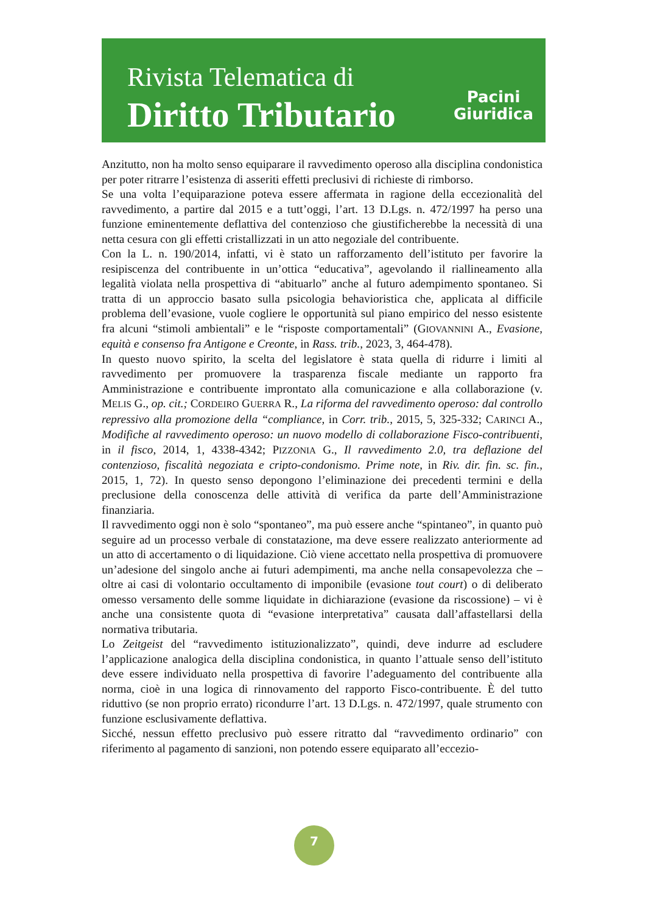Rivista Telematica di
Diritto Tributario
Pacini
Giuridica
Anzitutto, non ha molto senso equiparare il ravvedimento operoso alla disciplina condonistica per poter ritrarre l’esistenza di asseriti effetti preclusivi di richieste di rimborso.
Se una volta l’equiparazione poteva essere affermata in ragione della eccezionalità del ravvedimento, a partire dal 2015 e a tutt’oggi, l’art. 13 D.Lgs. n. 472/1997 ha perso una funzione eminentemente deflattiva del contenzioso che giustificherebbe la necessità di una netta cesura con gli effetti cristallizzati in un atto negoziale del contribuente.
Con la L. n. 190/2014, infatti, vi è stato un rafforzamento dell’istituto per favorire la resipiscenza del contribuente in un’ottica “educativa”, agevolando il riallineamento alla legalità violata nella prospettiva di “abituarlo” anche al futuro adempimento spontaneo. Si tratta di un approccio basato sulla psicologia behavioristica che, applicata al difficile problema dell’evasione, vuole cogliere le opportunità sul piano empirico del nesso esistente fra alcuni “stimoli ambientali” e le “risposte comportamentali” (GIOVANNINI A., Evasione, equità e consenso fra Antigone e Creonte, in Rass. trib., 2023, 3, 464-478).
In questo nuovo spirito, la scelta del legislatore è stata quella di ridurre i limiti al ravvedimento per promuovere la trasparenza fiscale mediante un rapporto fra Amministrazione e contribuente improntato alla comunicazione e alla collaborazione (v. MELIS G., op. cit.; CORDEIRO GUERRA R., La riforma del ravvedimento operoso: dal controllo repressivo alla promozione della “compliance, in Corr. trib., 2015, 5, 325-332; CARINCI A., Modifiche al ravvedimento operoso: un nuovo modello di collaborazione Fisco-contribuenti, in il fisco, 2014, 1, 4338-4342; PIZZONIA G., Il ravvedimento 2.0, tra deflazione del contenzioso, fiscalità negoziata e cripto-condonismo. Prime note, in Riv. dir. fin. sc. fin., 2015, 1, 72). In questo senso depongono l’eliminazione dei precedenti termini e della preclusione della conoscenza delle attività di verifica da parte dell’Amministrazione finanziaria.
Il ravvedimento oggi non è solo “spontaneo”, ma può essere anche “spintaneo”, in quanto può seguire ad un processo verbale di constatazione, ma deve essere realizzato anteriormente ad un atto di accertamento o di liquidazione. Ciò viene accettato nella prospettiva di promuovere un’adesione del singolo anche ai futuri adempimenti, ma anche nella consapevolezza che – oltre ai casi di volontario occultamento di imponibile (evasione tout court) o di deliberato omesso versamento delle somme liquidate in dichiarazione (evasione da riscossione) – vi è anche una consistente quota di “evasione interpretativa” causata dall’affastellarsi della normativa tributaria.
Lo Zeitgeist del “ravvedimento istituzionalizzato”, quindi, deve indurre ad escludere l’applicazione analogica della disciplina condonistica, in quanto l’attuale senso dell’istituto deve essere individuato nella prospettiva di favorire l’adeguamento del contribuente alla norma, cioè in una logica di rinnovamento del rapporto Fisco-contribuente. È del tutto riduttivo (se non proprio errato) ricondurre l’art. 13 D.Lgs. n. 472/1997, quale strumento con funzione esclusivamente deflattiva.
Sicché, nessun effetto preclusivo può essere ritratto dal “ravvedimento ordinario” con riferimento al pagamento di sanzioni, non potendo essere equiparato all’eccezio-
7